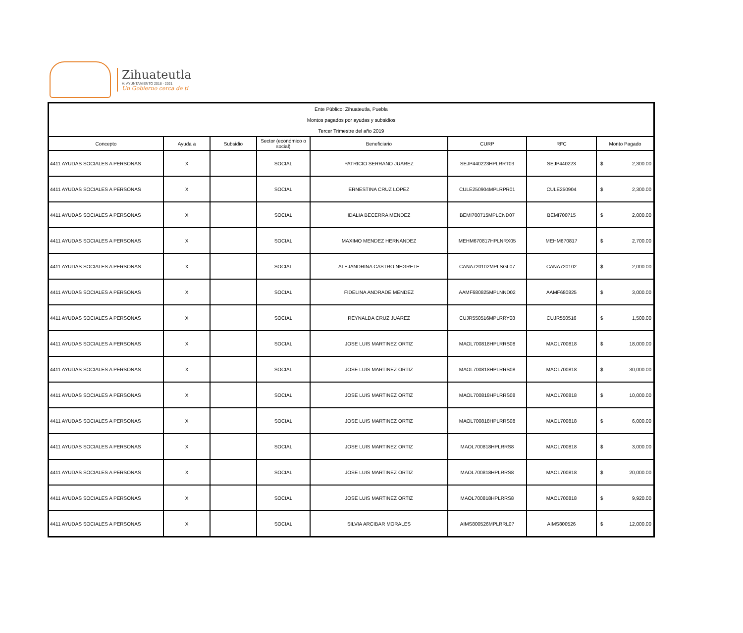Zihuateutla
H. AYUNTAMIENTO 2018 - 2021
Un Gobierno cerca de ti
| Ente Público: Zihuateutla, Puebla | | | | | | | |
| Montos pagados por ayudas y subsidios | | | | | | | |
| Tercer Trimestre del año 2019 | | | | | | | |
| Concepto | Ayuda a | Subsidio | Sector (económico o social) | Beneficiario | CURP | RFC | Monto Pagado |
| 4411 AYUDAS SOCIALES A PERSONAS | X | | SOCIAL | PATRICIO SERRANO JUAREZ | SEJP440223HPLRRT03 | SEJP440223 | $ 2,300.00 |
| 4411 AYUDAS SOCIALES A PERSONAS | X | | SOCIAL | ERNESTINA CRUZ LOPEZ | CULE250904MPLRPR01 | CULE250904 | $ 2,300.00 |
| 4411 AYUDAS SOCIALES A PERSONAS | X | | SOCIAL | IDALIA BECERRA MENDEZ | BEMI700715MPLCND07 | BEMI700715 | $ 2,000.00 |
| 4411 AYUDAS SOCIALES A PERSONAS | X | | SOCIAL | MAXIMO MENDEZ HERNANDEZ | MEHM670817HPLNRX05 | MEHM670817 | $ 2,700.00 |
| 4411 AYUDAS SOCIALES A PERSONAS | X | | SOCIAL | ALEJANDRINA CASTRO NEGRETE | CANA720102MPLSGL07 | CANA720102 | $ 2,000.00 |
| 4411 AYUDAS SOCIALES A PERSONAS | X | | SOCIAL | FIDELINA ANDRADE MENDEZ | AAMF680825MPLNND02 | AAMF680825 | $ 3,000.00 |
| 4411 AYUDAS SOCIALES A PERSONAS | X | | SOCIAL | REYNALDA CRUZ JUAREZ | CUJR550516MPLRRY08 | CUJR550516 | $ 1,500.00 |
| 4411 AYUDAS SOCIALES A PERSONAS | X | | SOCIAL | JOSE LUIS MARTINEZ ORTIZ | MAOL700818HPLRRS08 | MAOL700818 | $ 18,000.00 |
| 4411 AYUDAS SOCIALES A PERSONAS | X | | SOCIAL | JOSE LUIS MARTINEZ ORTIZ | MAOL700818HPLRRS08 | MAOL700818 | $ 30,000.00 |
| 4411 AYUDAS SOCIALES A PERSONAS | X | | SOCIAL | JOSE LUIS MARTINEZ ORTIZ | MAOL700818HPLRRS08 | MAOL700818 | $ 10,000.00 |
| 4411 AYUDAS SOCIALES A PERSONAS | X | | SOCIAL | JOSE LUIS MARTINEZ ORTIZ | MAOL700818HPLRRS08 | MAOL700818 | $ 6,000.00 |
| 4411 AYUDAS SOCIALES A PERSONAS | X | | SOCIAL | JOSE LUIS MARTINEZ ORTIZ | MAOL700818HPLRRS8 | MAOL700818 | $ 3,000.00 |
| 4411 AYUDAS SOCIALES A PERSONAS | X | | SOCIAL | JOSE LUIS MARTINEZ ORTIZ | MAOL700818HPLRRS8 | MAOL700818 | $ 20,000.00 |
| 4411 AYUDAS SOCIALES A PERSONAS | X | | SOCIAL | JOSE LUIS MARTINEZ ORTIZ | MAOL700818HPLRRS8 | MAOL700818 | $ 9,920.00 |
| 4411 AYUDAS SOCIALES A PERSONAS | X | | SOCIAL | SILVIA ARCIBAR MORALES | AIMS800526MPLRRL07 | AIMS800526 | $ 12,000.00 |